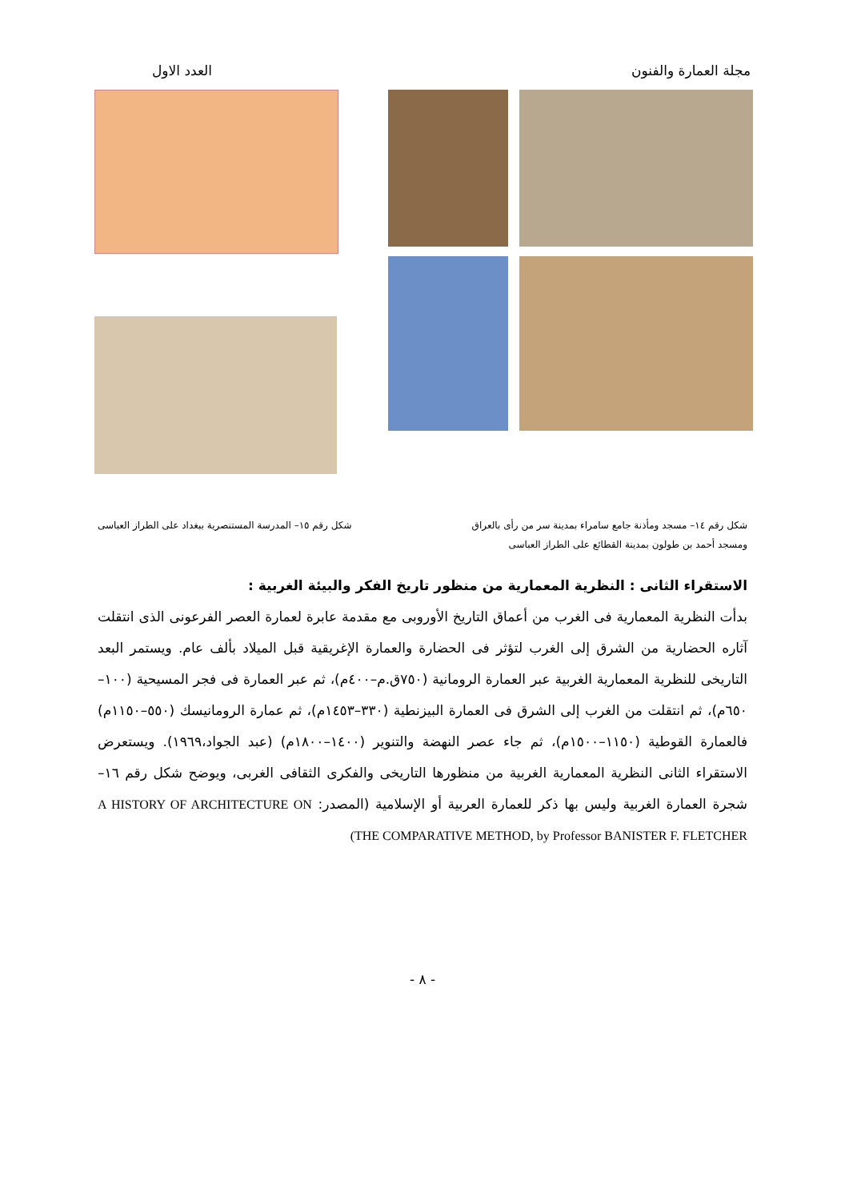مجلة العمارة والفنون العدد الاول
شكل رقم ١٤– مسجد ومأذنة جامع سامراء بمدينة سر من رأى بالعراق
ومسجد أحمد بن طولون بمدينة القطائع على الطراز العباسى
شكل رقم ١٥– المدرسة المستنصرية ببغداد على الطراز العباسى
الاستقراء الثانى : النظرية المعمارية من منظور تاريخ الفكر والبيئة الغربية :
بدأت النظرية المعمارية فى الغرب من أعماق التاريخ الأوروبى مع مقدمة عابرة لعمارة العصر الفرعونى الذى انتقلت آثاره الحضارية من الشرق إلى الغرب لتؤثر فى الحضارة والعمارة الإغريقية قبل الميلاد بألف عام. ويستمر البعد التاريخى للنظرية المعمارية الغربية عبر العمارة الرومانية (٧٥٠ق.م–٤٠٠م)، ثم عبر العمارة فى فجر المسيحية (١٠٠– ٦٥٠م)، ثم انتقلت من الغرب إلى الشرق فى العمارة البيزنطية (٣٣٠–١٤٥٣م)، ثم عمارة الرومانيسك (٥٥٠–١١٥٠م) فالعمارة القوطية (١١٥٠–١٥٠٠م)، ثم جاء عصر النهضة والتنوير (١٤٠٠–١٨٠٠م) (عبد الجواد،١٩٦٩). ويستعرض الاستقراء الثانى النظرية المعمارية الغربية من منظورها التاريخى والفكرى الثقافى الغربى، ويوضح شكل رقم ١٦– شجرة العمارة الغربية وليس بها ذكر للعمارة العربية أو الإسلامية (المصدر: A HISTORY OF ARCHITECTURE ON THE COMPARATIVE METHOD, by Professor BANISTER F. FLETCHER)
- ٨ -